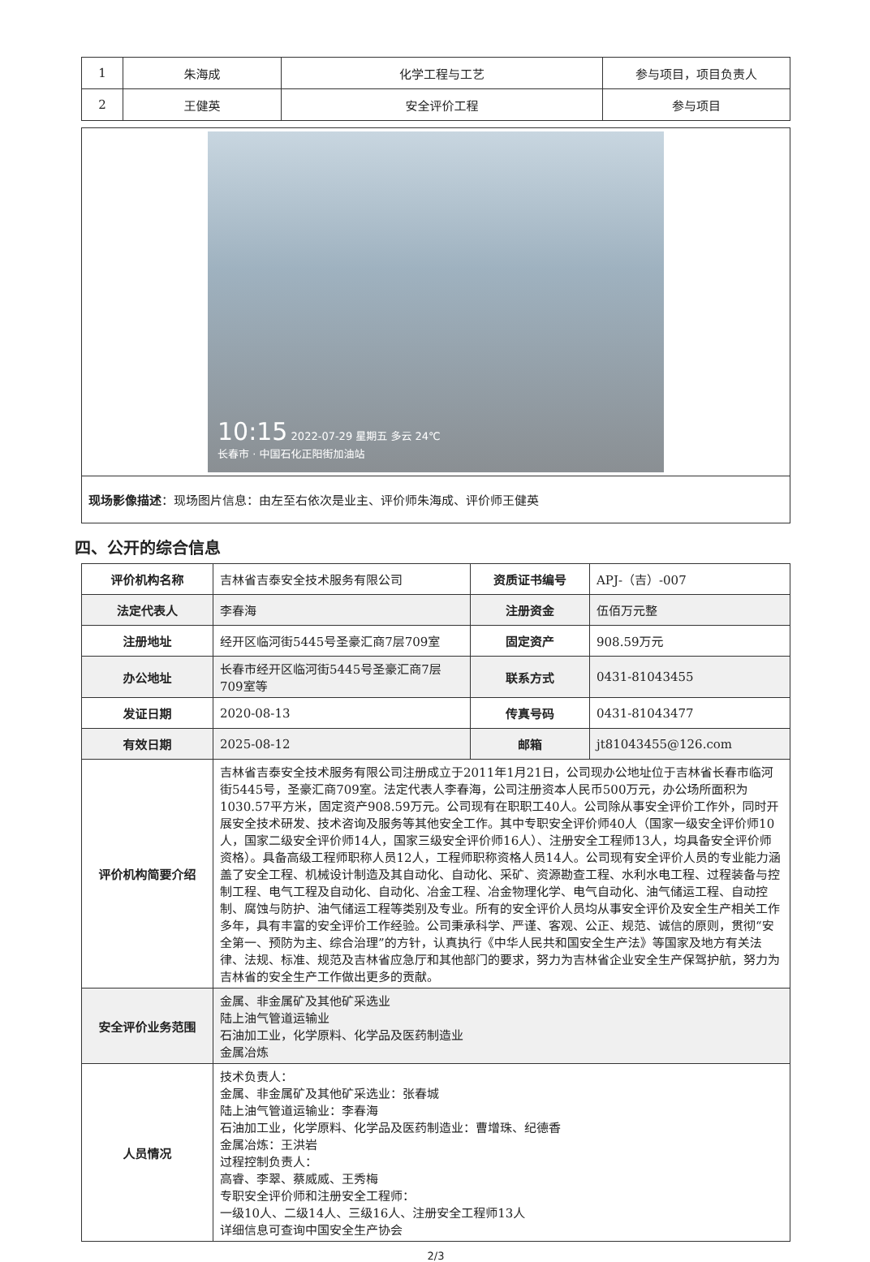| 1 | 朱海成 | 化学工程与工艺 | 参与项目，项目负责人 |
| 2 | 王健英 | 安全评价工程 | 参与项目 |
10:15 2022-07-29 星期五 多云 24℃
长春市 · 中国石化正阳街加油站
现场影像描述：现场图片信息：由左至右依次是业主、评价师朱海成、评价师王健英
四、公开的综合信息
| 评价机构名称 | 吉林省吉泰安全技术服务有限公司 | 资质证书编号 | APJ-（吉）-007 |
| 法定代表人 | 李春海 | 注册资金 | 伍佰万元整 |
| 注册地址 | 经开区临河街5445号圣豪汇商7层709室 | 固定资产 | 908.59万元 |
| 办公地址 | 长春市经开区临河街5445号圣豪汇商7层709室等 | 联系方式 | 0431-81043455 |
| 发证日期 | 2020-08-13 | 传真号码 | 0431-81043477 |
| 有效日期 | 2025-08-12 | 邮箱 | jt81043455@126.com |
| 评价机构简要介绍 | 吉林省吉泰安全技术服务有限公司注册成立于2011年1月21日，公司现办公地址位于吉林省长春市临河街5445号，圣豪汇商709室。法定代表人李春海，公司注册资本人民币500万元，办公场所面积为1030.57平方米，固定资产908.59万元。公司现有在职职工40人。公司除从事安全评价工作外，同时开展安全技术研发、技术咨询及服务等其他安全工作。其中专职安全评价师40人（国家一级安全评价师10人，国家二级安全评价师14人，国家三级安全评价师16人）、注册安全工程师13人，均具备安全评价师资格）。具备高级工程师职称人员12人，工程师职称资格人员14人。公司现有安全评价人员的专业能力涵盖了安全工程、机械设计制造及其自动化、自动化、采矿、资源勘查工程、水利水电工程、过程装备与控制工程、电气工程及自动化、自动化、冶金工程、冶金物理化学、电气自动化、油气储运工程、自动控制、腐蚀与防护、油气储运工程等类别及专业。所有的安全评价人员均从事安全评价及安全生产相关工作多年，具有丰富的安全评价工作经验。公司秉承科学、严谨、客观、公正、规范、诚信的原则，贯彻“安全第一、预防为主、综合治理”的方针，认真执行《中华人民共和国安全生产法》等国家及地方有关法律、法规、标准、规范及吉林省应急厅和其他部门的要求，努力为吉林省企业安全生产保驾护航，努力为吉林省的安全生产工作做出更多的贡献。 | | |
| 安全评价业务范围 | 金属、非金属矿及其他矿采选业 陆上油气管道运输业 石油加工业，化学原料、化学品及医药制造业 金属冶炼 | | |
| 人员情况 | 技术负责人： 金属、非金属矿及其他矿采选业：张春城 陆上油气管道运输业：李春海 石油加工业，化学原料、化学品及医药制造业：曹增珠、纪德香 金属冶炼：王洪岩 过程控制负责人： 高睿、李翠、蔡威威、王秀梅 专职安全评价师和注册安全工程师： 一级10人、二级14人、三级16人、注册安全工程师13人 详细信息可查询中国安全生产协会 | | |
2/3